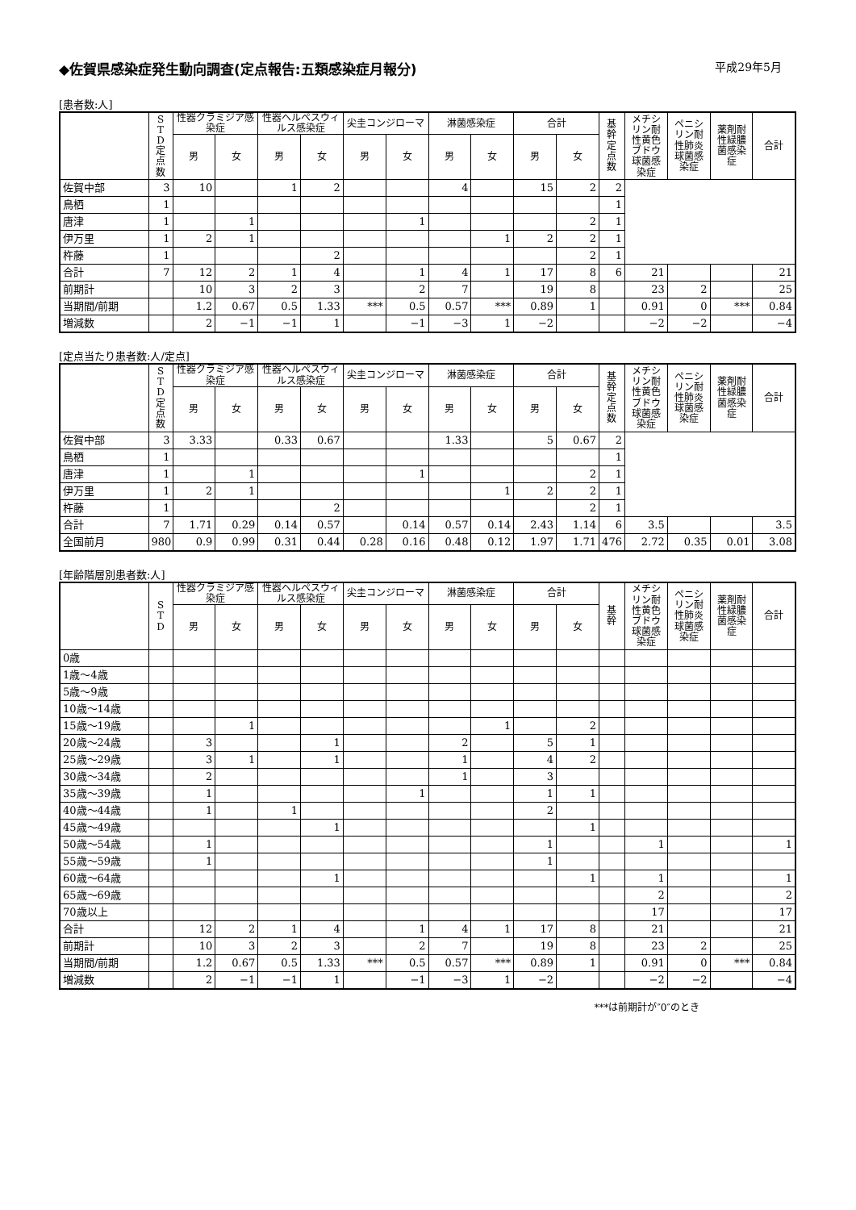◆佐賀県感染症発生動向調査(定点報告:五類感染症月報分) 平成29年5月
[患者数:人]
| | S T D 定 点 数 | 性器クラミジア感染症 | | 性器ヘルペスウィルス感染症 | | 尖圭コンジローマ | | 淋菌感染症 | | 合計 | | 基 幹 定 点 数 | メチシリン耐性黄色ブドウ球菌感染症 | ペニシリン耐性肺炎球菌感染症 | 薬剤耐性緑膿菌感染症 | 合計 |
| --- | --- | --- | --- | --- | --- | --- | --- | --- | --- | --- | --- | --- | --- | --- | --- | --- |
| | | 男 | 女 | 男 | 女 | 男 | 女 | 男 | 女 | 男 | 女 | | | | | |
| 佐賀中部 | 3 | 10 | | 1 | 2 | | | 4 | | 15 | 2 | 2 | | | | |
| 鳥栖 | 1 | | | | | | | | | | | 1 | | | | |
| 唐津 | 1 | | 1 | | | | 1 | | | | 2 | 1 | | | | |
| 伊万里 | 1 | 2 | 1 | | | | | | 1 | 2 | 2 | 1 | | | | |
| 杵藤 | 1 | | | | 2 | | | | | | 2 | 1 | | | | |
| 合計 | 7 | 12 | 2 | 1 | 4 | | 1 | 4 | 1 | 17 | 8 | 6 | 21 | | | 21 |
| 前期計 | | 10 | 3 | 2 | 3 | | 2 | 7 | | 19 | 8 | | 23 | 2 | | 25 |
| 当期間/前期 | | 1.2 | 0.67 | 0.5 | 1.33 | *** | 0.5 | 0.57 | *** | 0.89 | 1 | | 0.91 | 0 | *** | 0.84 |
| 増減数 | | 2 | −1 | −1 | 1 | | −1 | −3 | 1 | −2 | | | −2 | −2 | | −4 |
[定点当たり患者数:人/定点]
| | S T D 定 点 数 | 性器クラミジア感染症 | | 性器ヘルペスウィルス感染症 | | 尖圭コンジローマ | | 淋菌感染症 | | 合計 | | 基 幹 定 点 数 | メチシリン耐性黄色ブドウ球菌感染症 | ペニシリン耐性肺炎球菌感染症 | 薬剤耐性緑膿菌感染症 | 合計 |
| --- | --- | --- | --- | --- | --- | --- | --- | --- | --- | --- | --- | --- | --- | --- | --- | --- |
| | | 男 | 女 | 男 | 女 | 男 | 女 | 男 | 女 | 男 | 女 | | | | | |
| 佐賀中部 | 3 | 3.33 | | 0.33 | 0.67 | | | 1.33 | | 5 | 0.67 | 2 | | | | |
| 鳥栖 | 1 | | | | | | | | | | | 1 | | | | |
| 唐津 | 1 | | 1 | | | | 1 | | | | 2 | 1 | | | | |
| 伊万里 | 1 | 2 | 1 | | | | | | 1 | 2 | 2 | 1 | | | | |
| 杵藤 | 1 | | | | 2 | | | | | | 2 | 1 | | | | |
| 合計 | 7 | 1.71 | 0.29 | 0.14 | 0.57 | | 0.14 | 0.57 | 0.14 | 2.43 | 1.14 | 6 | 3.5 | | | 3.5 |
| 全国前月 | 980 | 0.9 | 0.99 | 0.31 | 0.44 | 0.28 | 0.16 | 0.48 | 0.12 | 1.97 | 1.71 | 476 | 2.72 | 0.35 | 0.01 | 3.08 |
[年齢階層別患者数:人]
| | S T D | 性器クラミジア感染症 | | 性器ヘルペスウィルス感染症 | | 尖圭コンジローマ | | 淋菌感染症 | | 合計 | | 基 幹 | メチシリン耐性黄色ブドウ球菌感染症 | ペニシリン耐性肺炎球菌感染症 | 薬剤耐性緑膿菌感染症 | 合計 |
| --- | --- | --- | --- | --- | --- | --- | --- | --- | --- | --- | --- | --- | --- | --- | --- | --- |
| | | 男 | 女 | 男 | 女 | 男 | 女 | 男 | 女 | 男 | 女 | | | | | |
| 0歳 | | | | | | | | | | | | | | | | |
| 1歳～4歳 | | | | | | | | | | | | | | | | |
| 5歳～9歳 | | | | | | | | | | | | | | | | |
| 10歳～14歳 | | | | | | | | | | | | | | | | |
| 15歳～19歳 | | | 1 | | | | | | 1 | | 2 | | | | | |
| 20歳～24歳 | | 3 | | | 1 | | | 2 | | 5 | 1 | | | | | |
| 25歳～29歳 | | 3 | 1 | | 1 | | | 1 | | 4 | 2 | | | | | |
| 30歳～34歳 | | 2 | | | | | | 1 | | 3 | | | | | | |
| 35歳～39歳 | | 1 | | | | | 1 | | | 1 | 1 | | | | | |
| 40歳～44歳 | | 1 | | 1 | | | | | | 2 | | | | | | |
| 45歳～49歳 | | | | | 1 | | | | | | 1 | | | | | |
| 50歳～54歳 | | 1 | | | | | | | | 1 | | | 1 | | | 1 |
| 55歳～59歳 | | 1 | | | | | | | | 1 | | | | | | |
| 60歳～64歳 | | | | | 1 | | | | | | 1 | | 1 | | | 1 |
| 65歳～69歳 | | | | | | | | | | | | | 2 | | | 2 |
| 70歳以上 | | | | | | | | | | | | | 17 | | | 17 |
| 合計 | | 12 | 2 | 1 | 4 | | 1 | 4 | 1 | 17 | 8 | | 21 | | | 21 |
| 前期計 | | 10 | 3 | 2 | 3 | | 2 | 7 | | 19 | 8 | | 23 | 2 | | 25 |
| 当期間/前期 | | 1.2 | 0.67 | 0.5 | 1.33 | *** | 0.5 | 0.57 | *** | 0.89 | 1 | | 0.91 | 0 | *** | 0.84 |
| 増減数 | | 2 | −1 | −1 | 1 | | −1 | −3 | 1 | −2 | | | −2 | −2 | | −4 |
***は前期計が″0″のとき